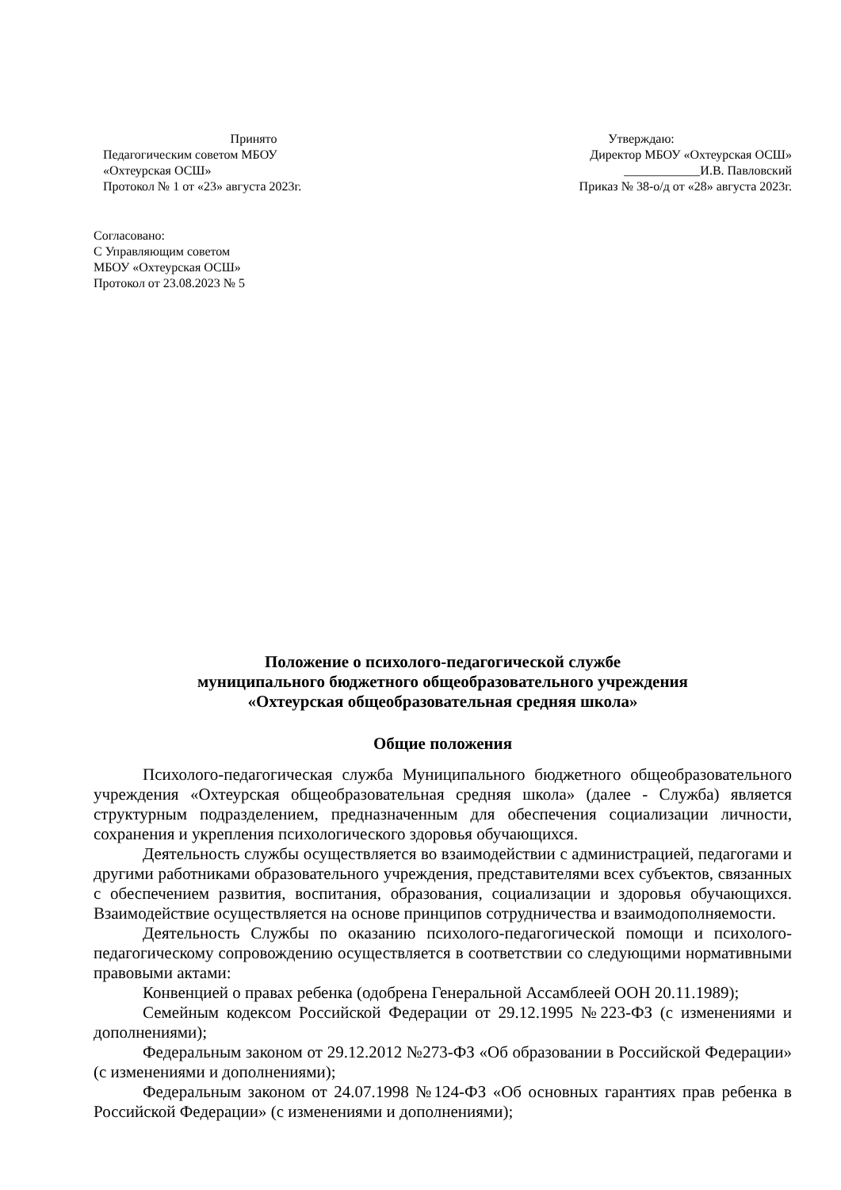Принято
Педагогическим советом МБОУ
«Охтеурская ОСШ»
Протокол № 1 от «23» августа 2023г.
Утверждаю:
Директор МБОУ «Охтеурская ОСШ»
____________И.В. Павловский
Приказ № 38-о/д от «28» августа 2023г.
Согласовано:
С Управляющим советом
МБОУ «Охтеурская ОСШ»
Протокол от 23.08.2023 № 5
Положение о психолого-педагогической службе
муниципального бюджетного общеобразовательного учреждения
«Охтеурская общеобразовательная средняя школа»
Общие положения
Психолого-педагогическая служба Муниципального бюджетного общеобразовательного учреждения «Охтеурская общеобразовательная средняя школа» (далее - Служба) является структурным подразделением, предназначенным для обеспечения социализации личности, сохранения и укрепления психологического здоровья обучающихся.
Деятельность службы осуществляется во взаимодействии с администрацией, педагогами и другими работниками образовательного учреждения, представителями всех субъектов, связанных с обеспечением развития, воспитания, образования, социализации и здоровья обучающихся. Взаимодействие осуществляется на основе принципов сотрудничества и взаимодополняемости.
Деятельность Службы по оказанию психолого-педагогической помощи и психолого-педагогическому сопровождению осуществляется в соответствии со следующими нормативными правовыми актами:
Конвенцией о правах ребенка (одобрена Генеральной Ассамблеей ООН 20.11.1989);
Семейным кодексом Российской Федерации от 29.12.1995 №223-ФЗ (с изменениями и дополнениями);
Федеральным законом от 29.12.2012 №273-ФЗ «Об образовании в Российской Федерации» (с изменениями и дополнениями);
Федеральным законом от 24.07.1998 №124-ФЗ «Об основных гарантиях прав ребенка в Российской Федерации» (с изменениями и дополнениями);